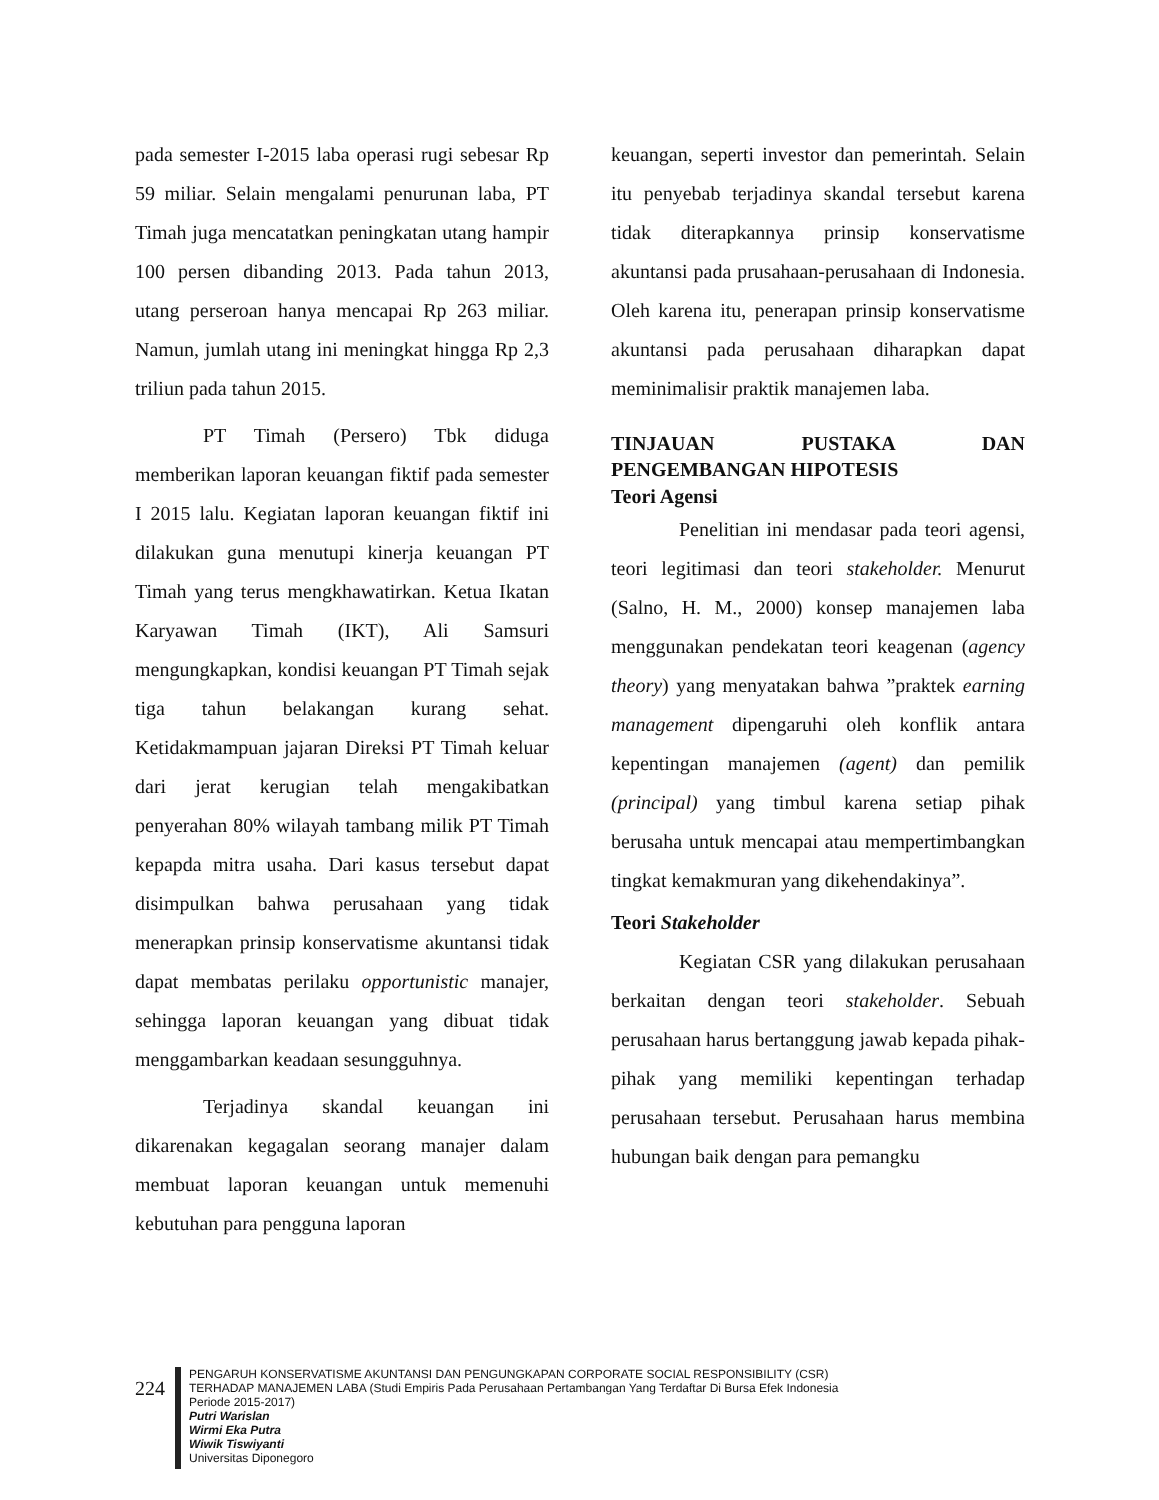pada semester I-2015 laba operasi rugi sebesar Rp 59 miliar. Selain mengalami penurunan laba, PT Timah juga mencatatkan peningkatan utang hampir 100 persen dibanding 2013. Pada tahun 2013, utang perseroan hanya mencapai Rp 263 miliar. Namun, jumlah utang ini meningkat hingga Rp 2,3 triliun pada tahun 2015.
PT Timah (Persero) Tbk diduga memberikan laporan keuangan fiktif pada semester I 2015 lalu. Kegiatan laporan keuangan fiktif ini dilakukan guna menutupi kinerja keuangan PT Timah yang terus mengkhawatirkan. Ketua Ikatan Karyawan Timah (IKT), Ali Samsuri mengungkapkan, kondisi keuangan PT Timah sejak tiga tahun belakangan kurang sehat. Ketidakmampuan jajaran Direksi PT Timah keluar dari jerat kerugian telah mengakibatkan penyerahan 80% wilayah tambang milik PT Timah kepapda mitra usaha. Dari kasus tersebut dapat disimpulkan bahwa perusahaan yang tidak menerapkan prinsip konservatisme akuntansi tidak dapat membatas perilaku opportunistic manajer, sehingga laporan keuangan yang dibuat tidak menggambarkan keadaan sesungguhnya.
Terjadinya skandal keuangan ini dikarenakan kegagalan seorang manajer dalam membuat laporan keuangan untuk memenuhi kebutuhan para pengguna laporan
keuangan, seperti investor dan pemerintah. Selain itu penyebab terjadinya skandal tersebut karena tidak diterapkannya prinsip konservatisme akuntansi pada prusahaan-perusahaan di Indonesia. Oleh karena itu, penerapan prinsip konservatisme akuntansi pada perusahaan diharapkan dapat meminimalisir praktik manajemen laba.
TINJAUAN PUSTAKA DAN PENGEMBANGAN HIPOTESIS
Teori Agensi
Penelitian ini mendasar pada teori agensi, teori legitimasi dan teori stakeholder. Menurut (Salno, H. M., 2000) konsep manajemen laba menggunakan pendekatan teori keagenan (agency theory) yang menyatakan bahwa ”praktek earning management dipengaruhi oleh konflik antara kepentingan manajemen (agent) dan pemilik (principal) yang timbul karena setiap pihak berusaha untuk mencapai atau mempertimbangkan tingkat kemakmuran yang dikehendakinya”.
Teori Stakeholder
Kegiatan CSR yang dilakukan perusahaan berkaitan dengan teori stakeholder. Sebuah perusahaan harus bertanggung jawab kepada pihak-pihak yang memiliki kepentingan terhadap perusahaan tersebut. Perusahaan harus membina hubungan baik dengan para pemangku
224
PENGARUH KONSERVATISME AKUNTANSI DAN PENGUNGKAPAN CORPORATE SOCIAL RESPONSIBILITY (CSR)
TERHADAP MANAJEMEN LABA (Studi Empiris Pada Perusahaan Pertambangan Yang Terdaftar Di Bursa Efek Indonesia
Periode 2015-2017)
Putri Warislan
Wirmi Eka Putra
Wiwik Tiswiyanti
Universitas Diponegoro